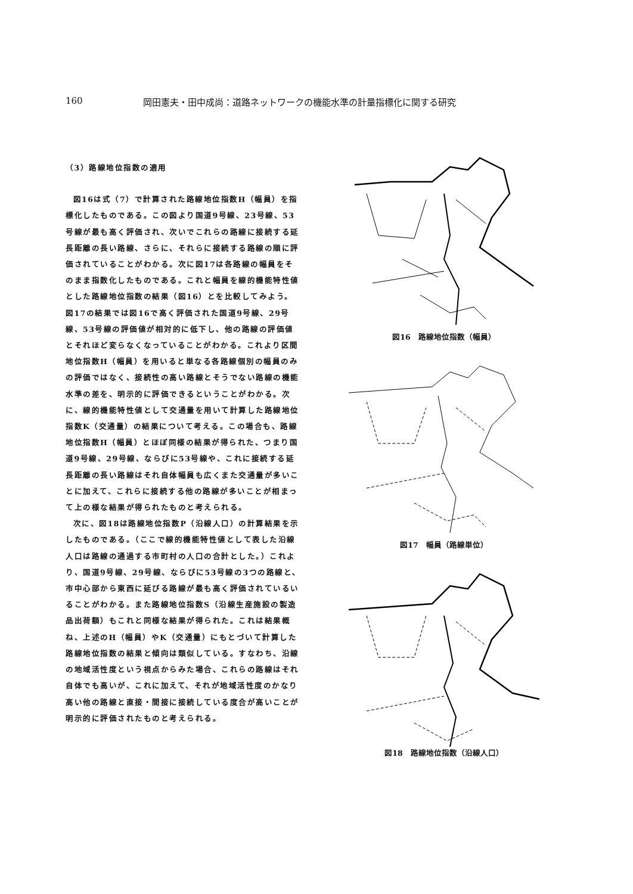160 岡田憲夫・田中成尚：道路ネットワークの機能水準の計量指標化に関する研究
（3）路線地位指数の適用
図16は式（7）で計算された路線地位指数H（幅員）を指標化したものである。この図より国道9号線、23号線、53号線が最も高く評価され、次いでこれらの路線に接続する延長距離の長い路線、さらに、それらに接続する路線の順に評価されていることがわかる。次に図17は各路線の幅員をそのまま指数化したものである。これと幅員を線的機能特性値とした路線地位指数の結果（図16）とを比較してみよう。 図17の結果では図16で高く評価された国道9号線、29号線、53号線の評価値が相対的に低下し、他の路線の評価値とそれほど変らなくなっていることがわかる。これより区間地位指数H（幅員）を用いると単なる各路線個別の幅員のみの評価ではなく、接続性の高い路線とそうでない路線の機能水準の差を、明示的に評価できるということがわかる。次に、線的機能特性値として交通量を用いて計算した路線地位指数K（交通量）の結果について考える。この場合も、路線地位指数H（幅員）とほぼ同様の結果が得られた、つまり国道9号線、29号線、ならびに53号線や、これに接続する延長距離の長い路線はそれ自体幅員も広くまた交通量が多いことに加えて、これらに接続する他の路線が多いことが相まって上の様な結果が得られたものと考えられる。
次に、図18は路線地位指数P（沿線人口）の計算結果を示したものである。（ここで線的機能特性値として表した沿線人口は路線の通過する市町村の人口の合計とした。）これより、国道9号線、29号線、ならびに53号線の3つの路線と、市中心部から東西に延びる路線が最も高く評価されているいることがわかる。また路線地位指数S（沿線生産施設の製造品出荷額）もこれと同様な結果が得られた。これは結果概ね、上述のH（幅員）やK（交通量）にもとづいて計算した路線地位指数の結果と傾向は類似している。すなわち、沿線の地域活性度という視点からみた場合、これらの路線はそれ自体でも高いが、これに加えて、それが地域活性度のかなり高い他の路線と直接・間接に接続している度合が高いことが明示的に評価されたものと考えられる。
図16　路線地位指数（幅員）
図17　幅員（路線単位）
図18　路線地位指数（沿線人口）